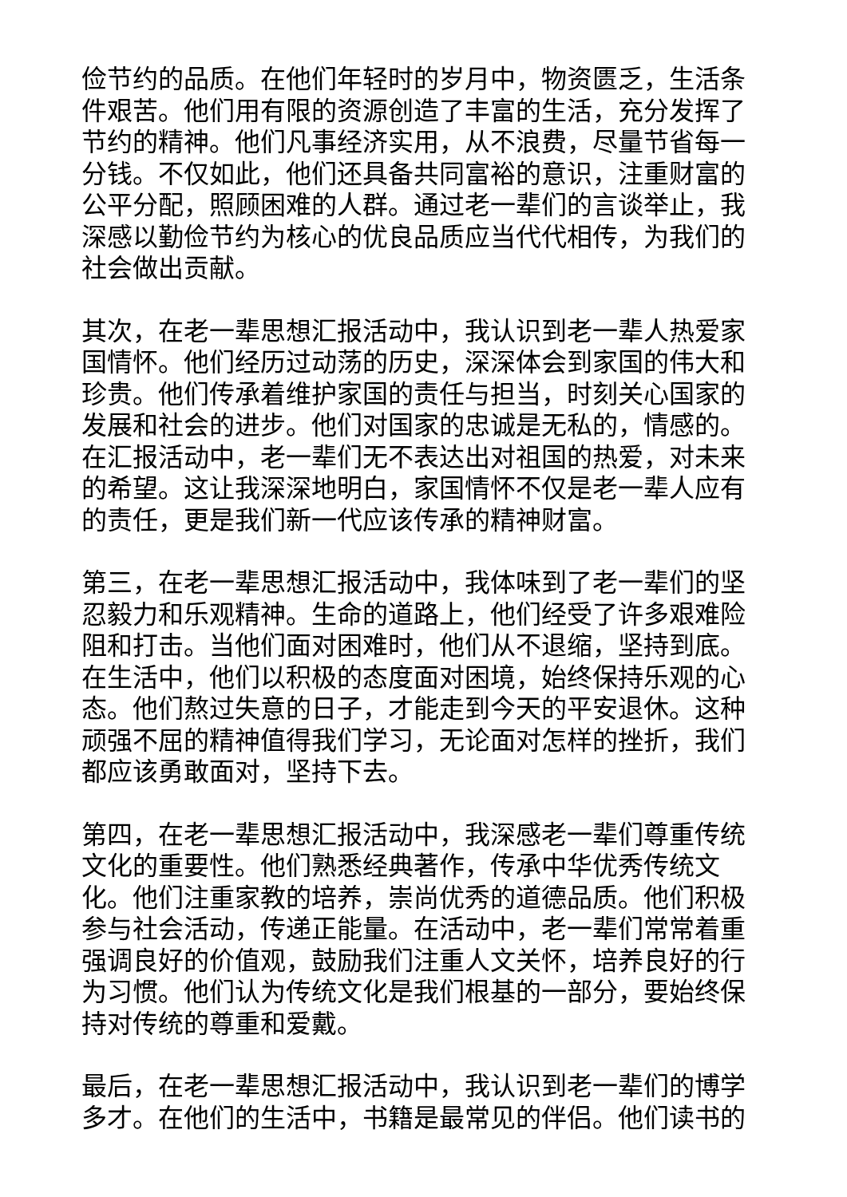俭节约的品质。在他们年轻时的岁月中，物资匮乏，生活条件艰苦。他们用有限的资源创造了丰富的生活，充分发挥了节约的精神。他们凡事经济实用，从不浪费，尽量节省每一分钱。不仅如此，他们还具备共同富裕的意识，注重财富的公平分配，照顾困难的人群。通过老一辈们的言谈举止，我深感以勤俭节约为核心的优良品质应当代代相传，为我们的社会做出贡献。
其次，在老一辈思想汇报活动中，我认识到老一辈人热爱家国情怀。他们经历过动荡的历史，深深体会到家国的伟大和珍贵。他们传承着维护家国的责任与担当，时刻关心国家的发展和社会的进步。他们对国家的忠诚是无私的，情感的。在汇报活动中，老一辈们无不表达出对祖国的热爱，对未来的希望。这让我深深地明白，家国情怀不仅是老一辈人应有的责任，更是我们新一代应该传承的精神财富。
第三，在老一辈思想汇报活动中，我体味到了老一辈们的坚忍毅力和乐观精神。生命的道路上，他们经受了许多艰难险阻和打击。当他们面对困难时，他们从不退缩，坚持到底。在生活中，他们以积极的态度面对困境，始终保持乐观的心态。他们熬过失意的日子，才能走到今天的平安退休。这种顽强不屈的精神值得我们学习，无论面对怎样的挫折，我们都应该勇敢面对，坚持下去。
第四，在老一辈思想汇报活动中，我深感老一辈们尊重传统文化的重要性。他们熟悉经典著作，传承中华优秀传统文化。他们注重家教的培养，崇尚优秀的道德品质。他们积极参与社会活动，传递正能量。在活动中，老一辈们常常着重强调良好的价值观，鼓励我们注重人文关怀，培养良好的行为习惯。他们认为传统文化是我们根基的一部分，要始终保持对传统的尊重和爱戴。
最后，在老一辈思想汇报活动中，我认识到老一辈们的博学多才。在他们的生活中，书籍是最常见的伴侣。他们读书的